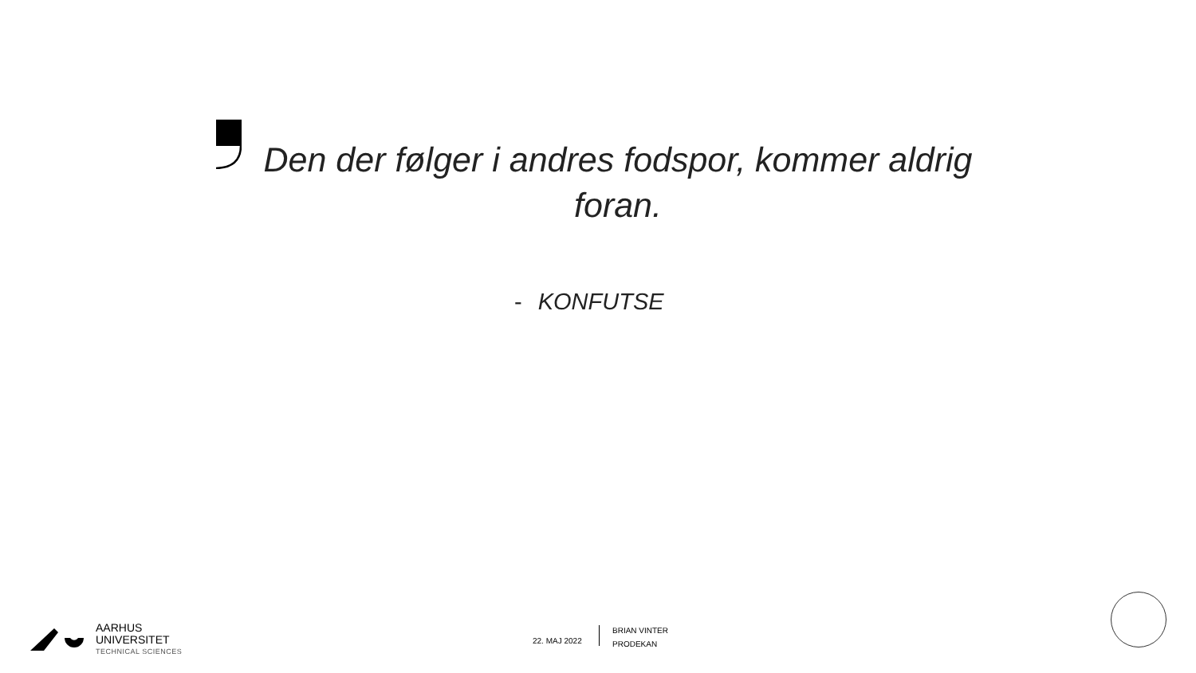Den der følger i andres fodspor, kommer aldrig foran.
- KONFUTSE
AARHUS
UNIVERSITET
TECHNICAL SCIENCES
22. MAJ 2022
BRIAN VINTER
PRODEKAN